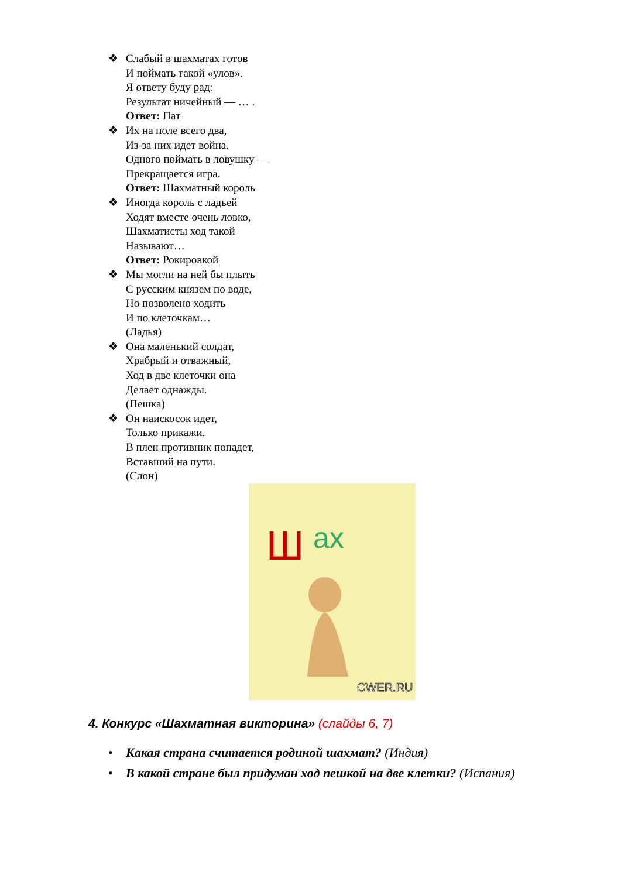❖ Слабый в шахматах готов
И поймать такой «улов».
Я ответу буду рад:
Результат ничейный — … .
Ответ: Пат
❖ Их на поле всего два,
Из-за них идет война.
Одного поймать в ловушку —
Прекращается игра.
Ответ: Шахматный король
❖ Иногда король с ладьей
Ходят вместе очень ловко,
Шахматисты ход такой
Называют…
Ответ: Рокировкой
❖ Мы могли на ней бы плыть
С русским князем по воде,
Но позволено ходить
И по клеточкам…
(Ладья)
❖ Она маленький солдат,
Храбрый и отважный,
Ход в две клеточки она
Делает однажды.
(Пешка)
❖ Он наискосок идет,
Только прикажи.
В плен противник попадет,
Вставший на пути.
(Слон)
Ш
ах
CWER.RU
4. Конкурс «Шахматная викторина» (слайды 6, 7)
• Какая страна считается родиной шахмат? (Индия)
• В какой стране был придуман ход пешкой на две клетки? (Испания)